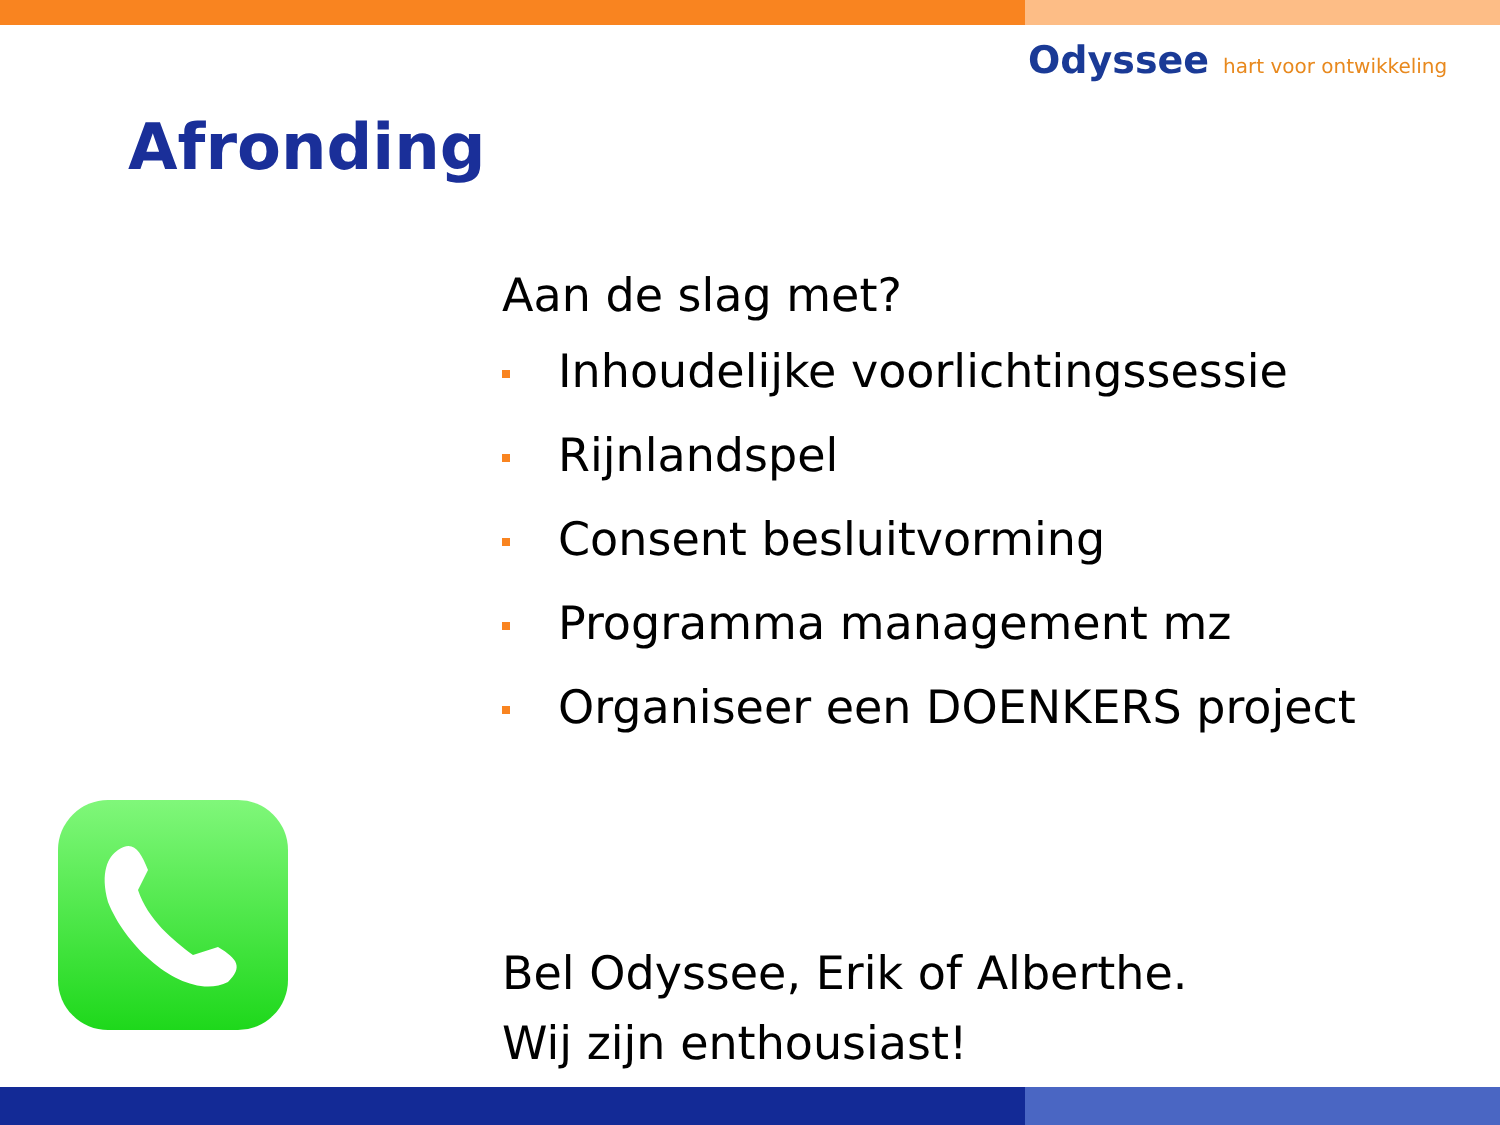Odyssee hart voor ontwikkeling
Afronding
Aan de slag met?
Inhoudelijke voorlichtingssessie
Rijnlandspel
Consent besluitvorming
Programma management mz
Organiseer een DOENKERS project
Bel Odyssee, Erik of Alberthe.
Wij zijn enthousiast!